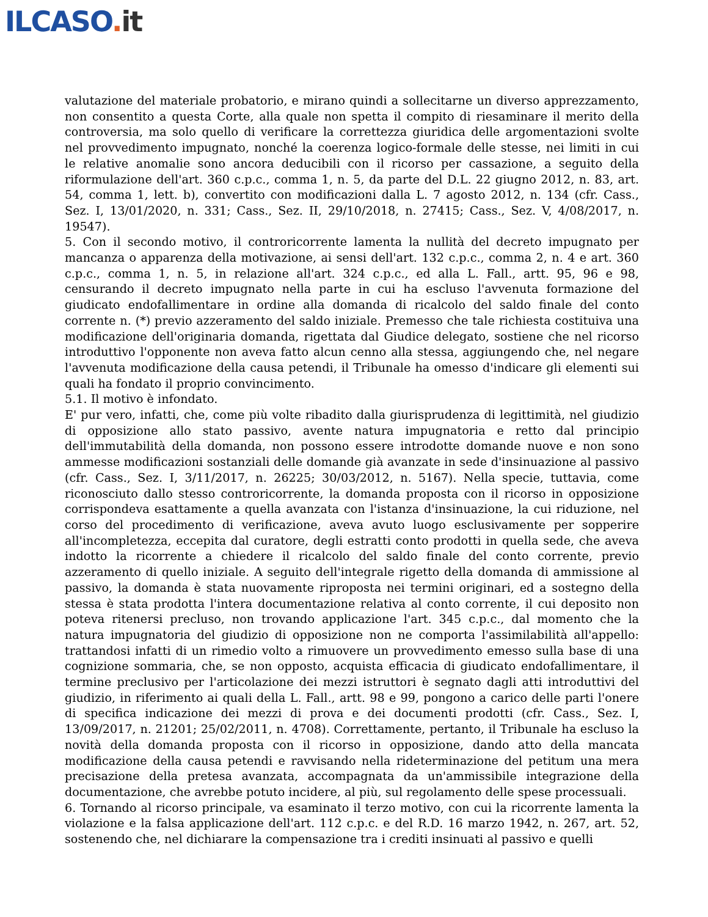ILCASO. it
valutazione del materiale probatorio, e mirano quindi a sollecitarne un diverso apprezzamento, non consentito a questa Corte, alla quale non spetta il compito di riesaminare il merito della controversia, ma solo quello di verificare la correttezza giuridica delle argomentazioni svolte nel provvedimento impugnato, nonché la coerenza logico-formale delle stesse, nei limiti in cui le relative anomalie sono ancora deducibili con il ricorso per cassazione, a seguito della riformulazione dell'art. 360 c.p.c., comma 1, n. 5, da parte del D.L. 22 giugno 2012, n. 83, art. 54, comma 1, lett. b), convertito con modificazioni dalla L. 7 agosto 2012, n. 134 (cfr. Cass., Sez. I, 13/01/2020, n. 331; Cass., Sez. II, 29/10/2018, n. 27415; Cass., Sez. V, 4/08/2017, n. 19547).
5. Con il secondo motivo, il controricorrente lamenta la nullità del decreto impugnato per mancanza o apparenza della motivazione, ai sensi dell'art. 132 c.p.c., comma 2, n. 4 e art. 360 c.p.c., comma 1, n. 5, in relazione all'art. 324 c.p.c., ed alla L. Fall., artt. 95, 96 e 98, censurando il decreto impugnato nella parte in cui ha escluso l'avvenuta formazione del giudicato endofallimentare in ordine alla domanda di ricalcolo del saldo finale del conto corrente n. (*) previo azzeramento del saldo iniziale. Premesso che tale richiesta costituiva una modificazione dell'originaria domanda, rigettata dal Giudice delegato, sostiene che nel ricorso introduttivo l'opponente non aveva fatto alcun cenno alla stessa, aggiungendo che, nel negare l'avvenuta modificazione della causa petendi, il Tribunale ha omesso d'indicare gli elementi sui quali ha fondato il proprio convincimento.
5.1. Il motivo è infondato.
E' pur vero, infatti, che, come più volte ribadito dalla giurisprudenza di legittimità, nel giudizio di opposizione allo stato passivo, avente natura impugnatoria e retto dal principio dell'immutabilità della domanda, non possono essere introdotte domande nuove e non sono ammesse modificazioni sostanziali delle domande già avanzate in sede d'insinuazione al passivo (cfr. Cass., Sez. I, 3/11/2017, n. 26225; 30/03/2012, n. 5167). Nella specie, tuttavia, come riconosciuto dallo stesso controricorrente, la domanda proposta con il ricorso in opposizione corrispondeva esattamente a quella avanzata con l'istanza d'insinuazione, la cui riduzione, nel corso del procedimento di verificazione, aveva avuto luogo esclusivamente per sopperire all'incompletezza, eccepita dal curatore, degli estratti conto prodotti in quella sede, che aveva indotto la ricorrente a chiedere il ricalcolo del saldo finale del conto corrente, previo azzeramento di quello iniziale. A seguito dell'integrale rigetto della domanda di ammissione al passivo, la domanda è stata nuovamente riproposta nei termini originari, ed a sostegno della stessa è stata prodotta l'intera documentazione relativa al conto corrente, il cui deposito non poteva ritenersi precluso, non trovando applicazione l'art. 345 c.p.c., dal momento che la natura impugnatoria del giudizio di opposizione non ne comporta l'assimilabilità all'appello: trattandosi infatti di un rimedio volto a rimuovere un provvedimento emesso sulla base di una cognizione sommaria, che, se non opposto, acquista efficacia di giudicato endofallimentare, il termine preclusivo per l'articolazione dei mezzi istruttori è segnato dagli atti introduttivi del giudizio, in riferimento ai quali della L. Fall., artt. 98 e 99, pongono a carico delle parti l'onere di specifica indicazione dei mezzi di prova e dei documenti prodotti (cfr. Cass., Sez. I, 13/09/2017, n. 21201; 25/02/2011, n. 4708). Correttamente, pertanto, il Tribunale ha escluso la novità della domanda proposta con il ricorso in opposizione, dando atto della mancata modificazione della causa petendi e ravvisando nella rideterminazione del petitum una mera precisazione della pretesa avanzata, accompagnata da un'ammissibile integrazione della documentazione, che avrebbe potuto incidere, al più, sul regolamento delle spese processuali.
6. Tornando al ricorso principale, va esaminato il terzo motivo, con cui la ricorrente lamenta la violazione e la falsa applicazione dell'art. 112 c.p.c. e del R.D. 16 marzo 1942, n. 267, art. 52, sostenendo che, nel dichiarare la compensazione tra i crediti insinuati al passivo e quelli